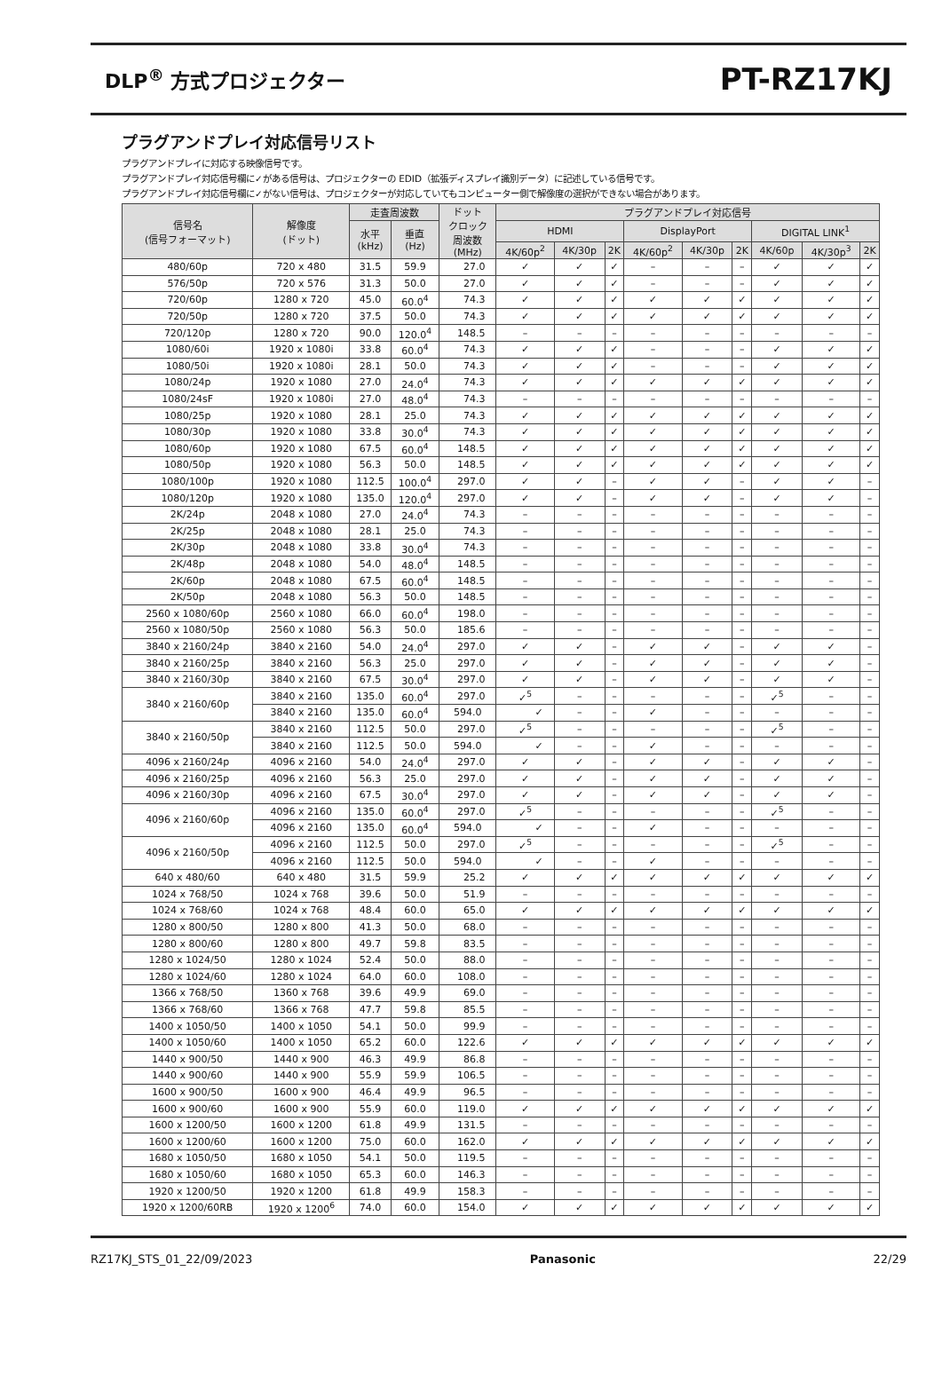DLP<sup>®</sup> 方式プロジェクター
PT-RZ17KJ
プラグアンドプレイ対応信号リスト
プラグアンドプレイに対応する映像信号です。
プラグアンドプレイ対応信号欄に✓がある信号は、プロジェクターの EDID（拡張ディスプレイ識別データ）に記述している信号です。
プラグアンドプレイ対応信号欄に✓がない信号は、プロジェクターが対応していてもコンピューター側で解像度の選択ができない場合があります。
| 信号名 (信号フォーマット) | 解像度 (ドット) | 走査周波数 | | ドット クロック 周波数 (MHz) | プラグアンドプレイ対応信号 | | | | | | | | |
| --- | --- | --- | --- | --- | --- | --- | --- | --- | --- | --- | --- | --- | --- |
| | | 水平 (kHz) | 垂直 (Hz) | | HDMI | | | DisplayPort | | | DIGITAL LINK<sup>1</sup> | | |
| | | | | | 4K/60p<sup>2</sup> | 4K/30p | 2K | 4K/60p<sup>2</sup> | 4K/30p | 2K | 4K/60p | 4K/30p<sup>3</sup> | 2K |
| 480/60p | 720 x 480 | 31.5 | 59.9 | 27.0 | ✓ | ✓ | ✓ | – | – | – | ✓ | ✓ | ✓ |
| 576/50p | 720 x 576 | 31.3 | 50.0 | 27.0 | ✓ | ✓ | ✓ | – | – | – | ✓ | ✓ | ✓ |
| 720/60p | 1280 x 720 | 45.0 | 60.0<sup>4</sup> | 74.3 | ✓ | ✓ | ✓ | ✓ | ✓ | ✓ | ✓ | ✓ | ✓ |
| 720/50p | 1280 x 720 | 37.5 | 50.0 | 74.3 | ✓ | ✓ | ✓ | ✓ | ✓ | ✓ | ✓ | ✓ | ✓ |
| 720/120p | 1280 x 720 | 90.0 | 120.0<sup>4</sup> | 148.5 | – | – | – | – | – | – | – | – | – |
| 1080/60i | 1920 x 1080i | 33.8 | 60.0<sup>4</sup> | 74.3 | ✓ | ✓ | ✓ | – | – | – | ✓ | ✓ | ✓ |
| 1080/50i | 1920 x 1080i | 28.1 | 50.0 | 74.3 | ✓ | ✓ | ✓ | – | – | – | ✓ | ✓ | ✓ |
| 1080/24p | 1920 x 1080 | 27.0 | 24.0<sup>4</sup> | 74.3 | ✓ | ✓ | ✓ | ✓ | ✓ | ✓ | ✓ | ✓ | ✓ |
| 1080/24sF | 1920 x 1080i | 27.0 | 48.0<sup>4</sup> | 74.3 | – | – | – | – | – | – | – | – | – |
| 1080/25p | 1920 x 1080 | 28.1 | 25.0 | 74.3 | ✓ | ✓ | ✓ | ✓ | ✓ | ✓ | ✓ | ✓ | ✓ |
| 1080/30p | 1920 x 1080 | 33.8 | 30.0<sup>4</sup> | 74.3 | ✓ | ✓ | ✓ | ✓ | ✓ | ✓ | ✓ | ✓ | ✓ |
| 1080/60p | 1920 x 1080 | 67.5 | 60.0<sup>4</sup> | 148.5 | ✓ | ✓ | ✓ | ✓ | ✓ | ✓ | ✓ | ✓ | ✓ |
| 1080/50p | 1920 x 1080 | 56.3 | 50.0 | 148.5 | ✓ | ✓ | ✓ | ✓ | ✓ | ✓ | ✓ | ✓ | ✓ |
| 1080/100p | 1920 x 1080 | 112.5 | 100.0<sup>4</sup> | 297.0 | ✓ | ✓ | – | ✓ | ✓ | – | ✓ | ✓ | – |
| 1080/120p | 1920 x 1080 | 135.0 | 120.0<sup>4</sup> | 297.0 | ✓ | ✓ | – | ✓ | ✓ | – | ✓ | ✓ | – |
| 2K/24p | 2048 x 1080 | 27.0 | 24.0<sup>4</sup> | 74.3 | – | – | – | – | – | – | – | – | – |
| 2K/25p | 2048 x 1080 | 28.1 | 25.0 | 74.3 | – | – | – | – | – | – | – | – | – |
| 2K/30p | 2048 x 1080 | 33.8 | 30.0<sup>4</sup> | 74.3 | – | – | – | – | – | – | – | – | – |
| 2K/48p | 2048 x 1080 | 54.0 | 48.0<sup>4</sup> | 148.5 | – | – | – | – | – | – | – | – | – |
| 2K/60p | 2048 x 1080 | 67.5 | 60.0<sup>4</sup> | 148.5 | – | – | – | – | – | – | – | – | – |
| 2K/50p | 2048 x 1080 | 56.3 | 50.0 | 148.5 | – | – | – | – | – | – | – | – | – |
| 2560 x 1080/60p | 2560 x 1080 | 66.0 | 60.0<sup>4</sup> | 198.0 | – | – | – | – | – | – | – | – | – |
| 2560 x 1080/50p | 2560 x 1080 | 56.3 | 50.0 | 185.6 | – | – | – | – | – | – | – | – | – |
| 3840 x 2160/24p | 3840 x 2160 | 54.0 | 24.0<sup>4</sup> | 297.0 | ✓ | ✓ | – | ✓ | ✓ | – | ✓ | ✓ | – |
| 3840 x 2160/25p | 3840 x 2160 | 56.3 | 25.0 | 297.0 | ✓ | ✓ | – | ✓ | ✓ | – | ✓ | ✓ | – |
| 3840 x 2160/30p | 3840 x 2160 | 67.5 | 30.0<sup>4</sup> | 297.0 | ✓ | ✓ | – | ✓ | ✓ | – | ✓ | ✓ | – |
| 3840 x 2160/60p | 3840 x 2160 | 135.0 | 60.0<sup>4</sup> | 297.0 | ✓<sup>5</sup> | – | – | – | – | – | ✓<sup>5</sup> | – | – |
| | 3840 x 2160 | 135.0 | 60.0<sup>4</sup> | 594.0 | ✓ | – | – | ✓ | – | – | – | – | – |
| 3840 x 2160/50p | 3840 x 2160 | 112.5 | 50.0 | 297.0 | ✓<sup>5</sup> | – | – | – | – | – | ✓<sup>5</sup> | – | – |
| | 3840 x 2160 | 112.5 | 50.0 | 594.0 | ✓ | – | – | ✓ | – | – | – | – | – |
| 4096 x 2160/24p | 4096 x 2160 | 54.0 | 24.0<sup>4</sup> | 297.0 | ✓ | ✓ | – | ✓ | ✓ | – | ✓ | ✓ | – |
| 4096 x 2160/25p | 4096 x 2160 | 56.3 | 25.0 | 297.0 | ✓ | ✓ | – | ✓ | ✓ | – | ✓ | ✓ | – |
| 4096 x 2160/30p | 4096 x 2160 | 67.5 | 30.0<sup>4</sup> | 297.0 | ✓ | ✓ | – | ✓ | ✓ | – | ✓ | ✓ | – |
| 4096 x 2160/60p | 4096 x 2160 | 135.0 | 60.0<sup>4</sup> | 297.0 | ✓<sup>5</sup> | – | – | – | – | – | ✓<sup>5</sup> | – | – |
| | 4096 x 2160 | 135.0 | 60.0<sup>4</sup> | 594.0 | ✓ | – | – | ✓ | – | – | – | – | – |
| 4096 x 2160/50p | 4096 x 2160 | 112.5 | 50.0 | 297.0 | ✓<sup>5</sup> | – | – | – | – | – | ✓<sup>5</sup> | – | – |
| | 4096 x 2160 | 112.5 | 50.0 | 594.0 | ✓ | – | – | ✓ | – | – | – | – | – |
| 640 x 480/60 | 640 x 480 | 31.5 | 59.9 | 25.2 | ✓ | ✓ | ✓ | ✓ | ✓ | ✓ | ✓ | ✓ | ✓ |
| 1024 x 768/50 | 1024 x 768 | 39.6 | 50.0 | 51.9 | – | – | – | – | – | – | – | – | – |
| 1024 x 768/60 | 1024 x 768 | 48.4 | 60.0 | 65.0 | ✓ | ✓ | ✓ | ✓ | ✓ | ✓ | ✓ | ✓ | ✓ |
| 1280 x 800/50 | 1280 x 800 | 41.3 | 50.0 | 68.0 | – | – | – | – | – | – | – | – | – |
| 1280 x 800/60 | 1280 x 800 | 49.7 | 59.8 | 83.5 | – | – | – | – | – | – | – | – | – |
| 1280 x 1024/50 | 1280 x 1024 | 52.4 | 50.0 | 88.0 | – | – | – | – | – | – | – | – | – |
| 1280 x 1024/60 | 1280 x 1024 | 64.0 | 60.0 | 108.0 | – | – | – | – | – | – | – | – | – |
| 1366 x 768/50 | 1360 x 768 | 39.6 | 49.9 | 69.0 | – | – | – | – | – | – | – | – | – |
| 1366 x 768/60 | 1366 x 768 | 47.7 | 59.8 | 85.5 | – | – | – | – | – | – | – | – | – |
| 1400 x 1050/50 | 1400 x 1050 | 54.1 | 50.0 | 99.9 | – | – | – | – | – | – | – | – | – |
| 1400 x 1050/60 | 1400 x 1050 | 65.2 | 60.0 | 122.6 | ✓ | ✓ | ✓ | ✓ | ✓ | ✓ | ✓ | ✓ | ✓ |
| 1440 x 900/50 | 1440 x 900 | 46.3 | 49.9 | 86.8 | – | – | – | – | – | – | – | – | – |
| 1440 x 900/60 | 1440 x 900 | 55.9 | 59.9 | 106.5 | – | – | – | – | – | – | – | – | – |
| 1600 x 900/50 | 1600 x 900 | 46.4 | 49.9 | 96.5 | – | – | – | – | – | – | – | – | – |
| 1600 x 900/60 | 1600 x 900 | 55.9 | 60.0 | 119.0 | ✓ | ✓ | ✓ | ✓ | ✓ | ✓ | ✓ | ✓ | ✓ |
| 1600 x 1200/50 | 1600 x 1200 | 61.8 | 49.9 | 131.5 | – | – | – | – | – | – | – | – | – |
| 1600 x 1200/60 | 1600 x 1200 | 75.0 | 60.0 | 162.0 | ✓ | ✓ | ✓ | ✓ | ✓ | ✓ | ✓ | ✓ | ✓ |
| 1680 x 1050/50 | 1680 x 1050 | 54.1 | 50.0 | 119.5 | – | – | – | – | – | – | – | – | – |
| 1680 x 1050/60 | 1680 x 1050 | 65.3 | 60.0 | 146.3 | – | – | – | – | – | – | – | – | – |
| 1920 x 1200/50 | 1920 x 1200 | 61.8 | 49.9 | 158.3 | – | – | – | – | – | – | – | – | – |
| 1920 x 1200/60RB | 1920 x 1200<sup>6</sup> | 74.0 | 60.0 | 154.0 | ✓ | ✓ | ✓ | ✓ | ✓ | ✓ | ✓ | ✓ | ✓ |
RZ17KJ_STS_01_22/09/2023 Panasonic 22/29